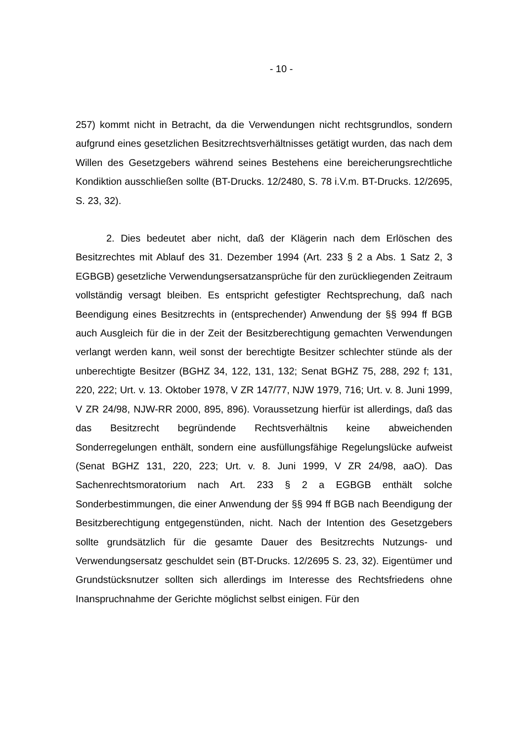- 10 -
257) kommt nicht in Betracht, da die Verwendungen nicht rechtsgrundlos, sondern aufgrund eines gesetzlichen Besitzrechtsverhältnisses getätigt wurden, das nach dem Willen des Gesetzgebers während seines Bestehens eine bereicherungsrechtliche Kondiktion ausschließen sollte (BT-Drucks. 12/2480, S. 78 i.V.m. BT-Drucks. 12/2695, S. 23, 32).
2. Dies bedeutet aber nicht, daß der Klägerin nach dem Erlöschen des Besitzrechtes mit Ablauf des 31. Dezember 1994 (Art. 233 § 2 a Abs. 1 Satz 2, 3 EGBGB) gesetzliche Verwendungsersatzansprüche für den zurückliegenden Zeitraum vollständig versagt bleiben. Es entspricht gefestigter Rechtsprechung, daß nach Beendigung eines Besitzrechts in (entsprechender) Anwendung der §§ 994 ff BGB auch Ausgleich für die in der Zeit der Besitzberechtigung gemachten Verwendungen verlangt werden kann, weil sonst der berechtigte Besitzer schlechter stünde als der unberechtigte Besitzer (BGHZ 34, 122, 131, 132; Senat BGHZ 75, 288, 292 f; 131, 220, 222; Urt. v. 13. Oktober 1978, V ZR 147/77, NJW 1979, 716; Urt. v. 8. Juni 1999, V ZR 24/98, NJW-RR 2000, 895, 896). Voraussetzung hierfür ist allerdings, daß das das Besitzrecht begründende Rechtsverhältnis keine abweichenden Sonderregelungen enthält, sondern eine ausfüllungsfähige Regelungslücke aufweist (Senat BGHZ 131, 220, 223; Urt. v. 8. Juni 1999, V ZR 24/98, aaO). Das Sachenrechtsmoratorium nach Art. 233 § 2 a EGBGB enthält solche Sonderbestimmungen, die einer Anwendung der §§ 994 ff BGB nach Beendigung der Besitzberechtigung entgegenstünden, nicht. Nach der Intention des Gesetzgebers sollte grundsätzlich für die gesamte Dauer des Besitzrechts Nutzungs- und Verwendungsersatz geschuldet sein (BT-Drucks. 12/2695 S. 23, 32). Eigentümer und Grundstücksnutzer sollten sich allerdings im Interesse des Rechtsfriedens ohne Inanspruchnahme der Gerichte möglichst selbst einigen. Für den